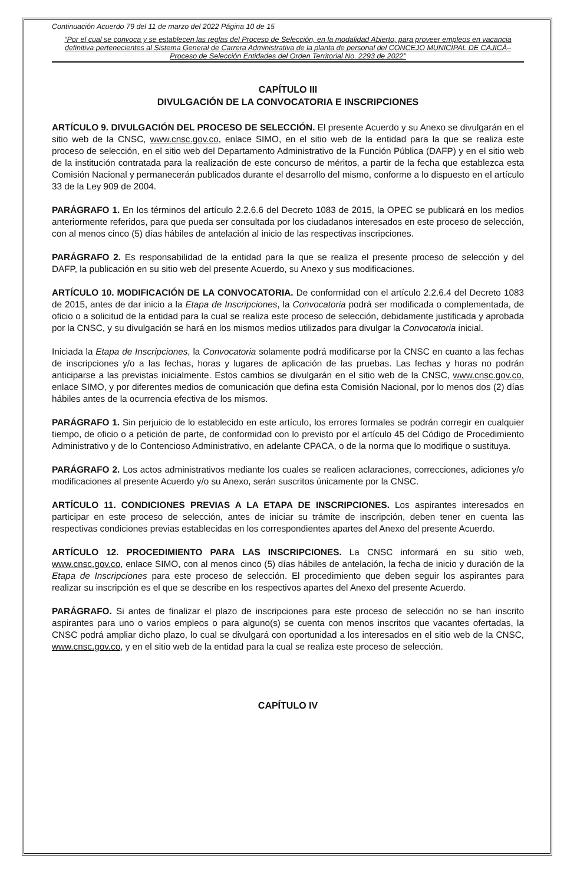Continuación Acuerdo 79 del 11 de marzo del 2022 Página 10 de 15
“Por el cual se convoca y se establecen las reglas del Proceso de Selección, en la modalidad Abierto, para proveer empleos en vacancia definitiva pertenecientes al Sistema General de Carrera Administrativa de la planta de personal del CONCEJO MUNICIPAL DE CAJICÁ– Proceso de Selección Entidades del Orden Territorial No. 2293 de 2022”
CAPÍTULO III
DIVULGACIÓN DE LA CONVOCATORIA E INSCRIPCIONES
ARTÍCULO 9. DIVULGACIÓN DEL PROCESO DE SELECCIÓN. El presente Acuerdo y su Anexo se divulgarán en el sitio web de la CNSC, www.cnsc.gov.co, enlace SIMO, en el sitio web de la entidad para la que se realiza este proceso de selección, en el sitio web del Departamento Administrativo de la Función Pública (DAFP) y en el sitio web de la institución contratada para la realización de este concurso de méritos, a partir de la fecha que establezca esta Comisión Nacional y permanecerán publicados durante el desarrollo del mismo, conforme a lo dispuesto en el artículo 33 de la Ley 909 de 2004.
PARÁGRAFO 1. En los términos del artículo 2.2.6.6 del Decreto 1083 de 2015, la OPEC se publicará en los medios anteriormente referidos, para que pueda ser consultada por los ciudadanos interesados en este proceso de selección, con al menos cinco (5) días hábiles de antelación al inicio de las respectivas inscripciones.
PARÁGRAFO 2. Es responsabilidad de la entidad para la que se realiza el presente proceso de selección y del DAFP, la publicación en su sitio web del presente Acuerdo, su Anexo y sus modificaciones.
ARTÍCULO 10. MODIFICACIÓN DE LA CONVOCATORIA. De conformidad con el artículo 2.2.6.4 del Decreto 1083 de 2015, antes de dar inicio a la Etapa de Inscripciones, la Convocatoria podrá ser modificada o complementada, de oficio o a solicitud de la entidad para la cual se realiza este proceso de selección, debidamente justificada y aprobada por la CNSC, y su divulgación se hará en los mismos medios utilizados para divulgar la Convocatoria inicial.
Iniciada la Etapa de Inscripciones, la Convocatoria solamente podrá modificarse por la CNSC en cuanto a las fechas de inscripciones y/o a las fechas, horas y lugares de aplicación de las pruebas. Las fechas y horas no podrán anticiparse a las previstas inicialmente. Estos cambios se divulgarán en el sitio web de la CNSC, www.cnsc.gov.co, enlace SIMO, y por diferentes medios de comunicación que defina esta Comisión Nacional, por lo menos dos (2) días hábiles antes de la ocurrencia efectiva de los mismos.
PARÁGRAFO 1. Sin perjuicio de lo establecido en este artículo, los errores formales se podrán corregir en cualquier tiempo, de oficio o a petición de parte, de conformidad con lo previsto por el artículo 45 del Código de Procedimiento Administrativo y de lo Contencioso Administrativo, en adelante CPACA, o de la norma que lo modifique o sustituya.
PARÁGRAFO 2. Los actos administrativos mediante los cuales se realicen aclaraciones, correcciones, adiciones y/o modificaciones al presente Acuerdo y/o su Anexo, serán suscritos únicamente por la CNSC.
ARTÍCULO 11. CONDICIONES PREVIAS A LA ETAPA DE INSCRIPCIONES. Los aspirantes interesados en participar en este proceso de selección, antes de iniciar su trámite de inscripción, deben tener en cuenta las respectivas condiciones previas establecidas en los correspondientes apartes del Anexo del presente Acuerdo.
ARTÍCULO 12. PROCEDIMIENTO PARA LAS INSCRIPCIONES. La CNSC informará en su sitio web, www.cnsc.gov.co, enlace SIMO, con al menos cinco (5) días hábiles de antelación, la fecha de inicio y duración de la Etapa de Inscripciones para este proceso de selección. El procedimiento que deben seguir los aspirantes para realizar su inscripción es el que se describe en los respectivos apartes del Anexo del presente Acuerdo.
PARÁGRAFO. Si antes de finalizar el plazo de inscripciones para este proceso de selección no se han inscrito aspirantes para uno o varios empleos o para alguno(s) se cuenta con menos inscritos que vacantes ofertadas, la CNSC podrá ampliar dicho plazo, lo cual se divulgará con oportunidad a los interesados en el sitio web de la CNSC, www.cnsc.gov.co, y en el sitio web de la entidad para la cual se realiza este proceso de selección.
CAPÍTULO IV